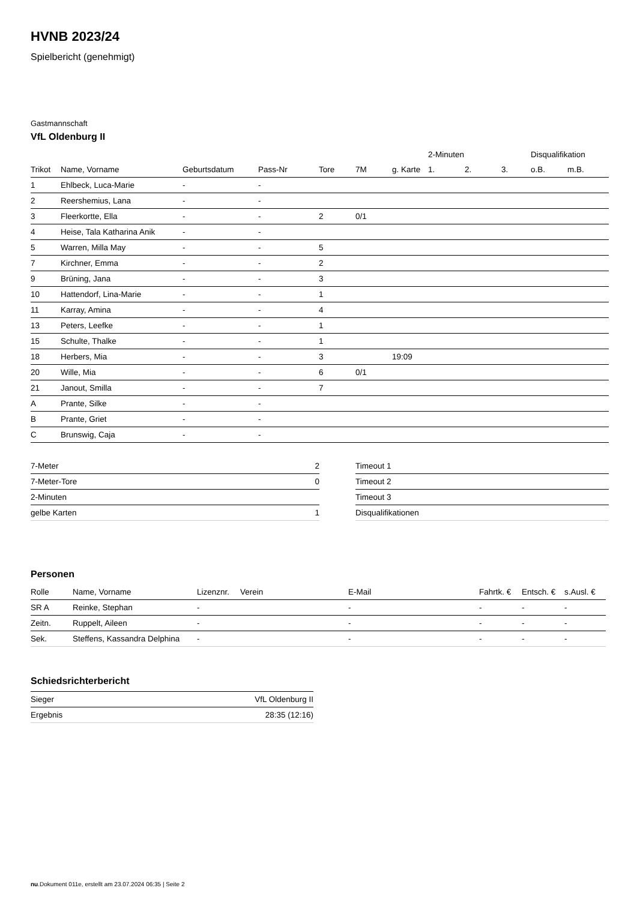HVNB 2023/24
Spielbericht (genehmigt)
Gastmannschaft
VfL Oldenburg II
| | | | | | | | 2-Minuten | | | Disqualifikation | |
| --- | --- | --- | --- | --- | --- | --- | --- | --- | --- | --- | --- |
| Trikot | Name, Vorname | Geburtsdatum | Pass-Nr | Tore | 7M | g. Karte | 1. | 2. | 3. | o.B. | m.B. |
| 1 | Ehlbeck, Luca-Marie | - | - | | | | | | | | |
| 2 | Reershemius, Lana | - | - | | | | | | | | |
| 3 | Fleerkortte, Ella | - | - | 2 | 0/1 | | | | | | |
| 4 | Heise, Tala Katharina Anik | - | - | | | | | | | | |
| 5 | Warren, Milla May | - | - | 5 | | | | | | | |
| 7 | Kirchner, Emma | - | - | 2 | | | | | | | |
| 9 | Brüning, Jana | - | - | 3 | | | | | | | |
| 10 | Hattendorf, Lina-Marie | - | - | 1 | | | | | | | |
| 11 | Karray, Amina | - | - | 4 | | | | | | | |
| 13 | Peters, Leefke | - | - | 1 | | | | | | | |
| 15 | Schulte, Thalke | - | - | 1 | | | | | | | |
| 18 | Herbers, Mia | - | - | 3 | | 19:09 | | | | | |
| 20 | Wille, Mia | - | - | 6 | 0/1 | | | | | | |
| 21 | Janout, Smilla | - | - | 7 | | | | | | | |
| A | Prante, Silke | - | - | | | | | | | | |
| B | Prante, Griet | - | - | | | | | | | | |
| C | Brunswig, Caja | - | - | | | | | | | | |
| 7-Meter | 2 |
| 7-Meter-Tore | 0 |
| 2-Minuten | |
| gelbe Karten | 1 |
| Timeout 1 |
| Timeout 2 |
| Timeout 3 |
| Disqualifikationen |
Personen
| Rolle | Name, Vorname | Lizenznr. | Verein | E-Mail | Fahrtk. € | Entsch. € | s.Ausl. € |
| --- | --- | --- | --- | --- | --- | --- | --- |
| SR A | Reinke, Stephan | - | | - | - | - | - |
| Zeitn. | Ruppelt, Aileen | - | | - | - | - | - |
| Sek. | Steffens, Kassandra Delphina | - | | - | - | - | - |
Schiedsrichterbericht
| Sieger | VfL Oldenburg II |
| Ergebnis | 28:35 (12:16) |
nu.Dokument 011e, erstellt am 23.07.2024 06:35 | Seite 2